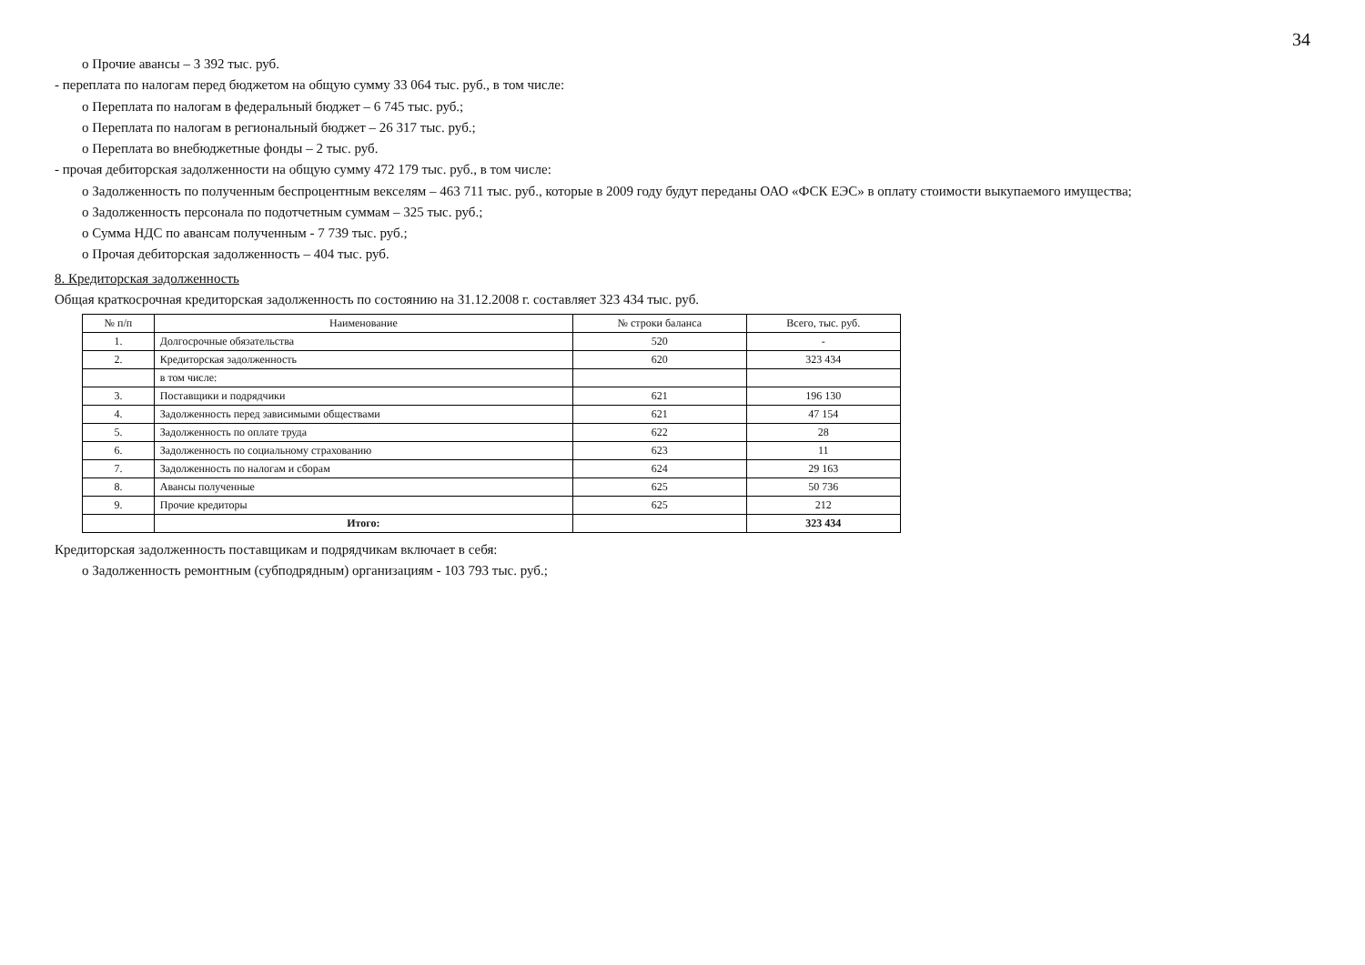34
o Прочие авансы – 3 392 тыс. руб.
- переплата по налогам перед бюджетом на общую сумму 33 064 тыс. руб., в том числе:
o Переплата по налогам в федеральный бюджет – 6 745 тыс. руб.;
o Переплата по налогам в региональный бюджет – 26 317 тыс. руб.;
o Переплата во внебюджетные фонды – 2 тыс. руб.
- прочая дебиторская задолженности на общую сумму 472 179 тыс. руб., в том числе:
o Задолженность по полученным беспроцентным векселям – 463 711 тыс. руб., которые в 2009 году будут переданы ОАО «ФСК ЕЭС» в оплату стоимости выкупаемого имущества;
o Задолженность персонала по подотчетным суммам – 325 тыс. руб.;
o Сумма НДС по авансам полученным - 7 739 тыс. руб.;
o Прочая дебиторская задолженность – 404 тыс. руб.
8. Кредиторская задолженность
Общая краткосрочная кредиторская задолженность по состоянию на 31.12.2008 г. составляет 323 434 тыс. руб.
| № п/п | Наименование | № строки баланса | Всего, тыс. руб. |
| --- | --- | --- | --- |
| 1. | Долгосрочные обязательства | 520 | - |
| 2. | Кредиторская задолженность | 620 | 323 434 |
| | в том числе: | | |
| 3. | Поставщики и подрядчики | 621 | 196 130 |
| 4. | Задолженность перед зависимыми обществами | 621 | 47 154 |
| 5. | Задолженность по оплате труда | 622 | 28 |
| 6. | Задолженность по социальному страхованию | 623 | 11 |
| 7. | Задолженность по налогам и сборам | 624 | 29 163 |
| 8. | Авансы полученные | 625 | 50 736 |
| 9. | Прочие кредиторы | 625 | 212 |
| | Итого: | | 323 434 |
Кредиторская задолженность поставщикам и подрядчикам включает в себя:
o Задолженность ремонтным (субподрядным) организациям - 103 793 тыс. руб.;